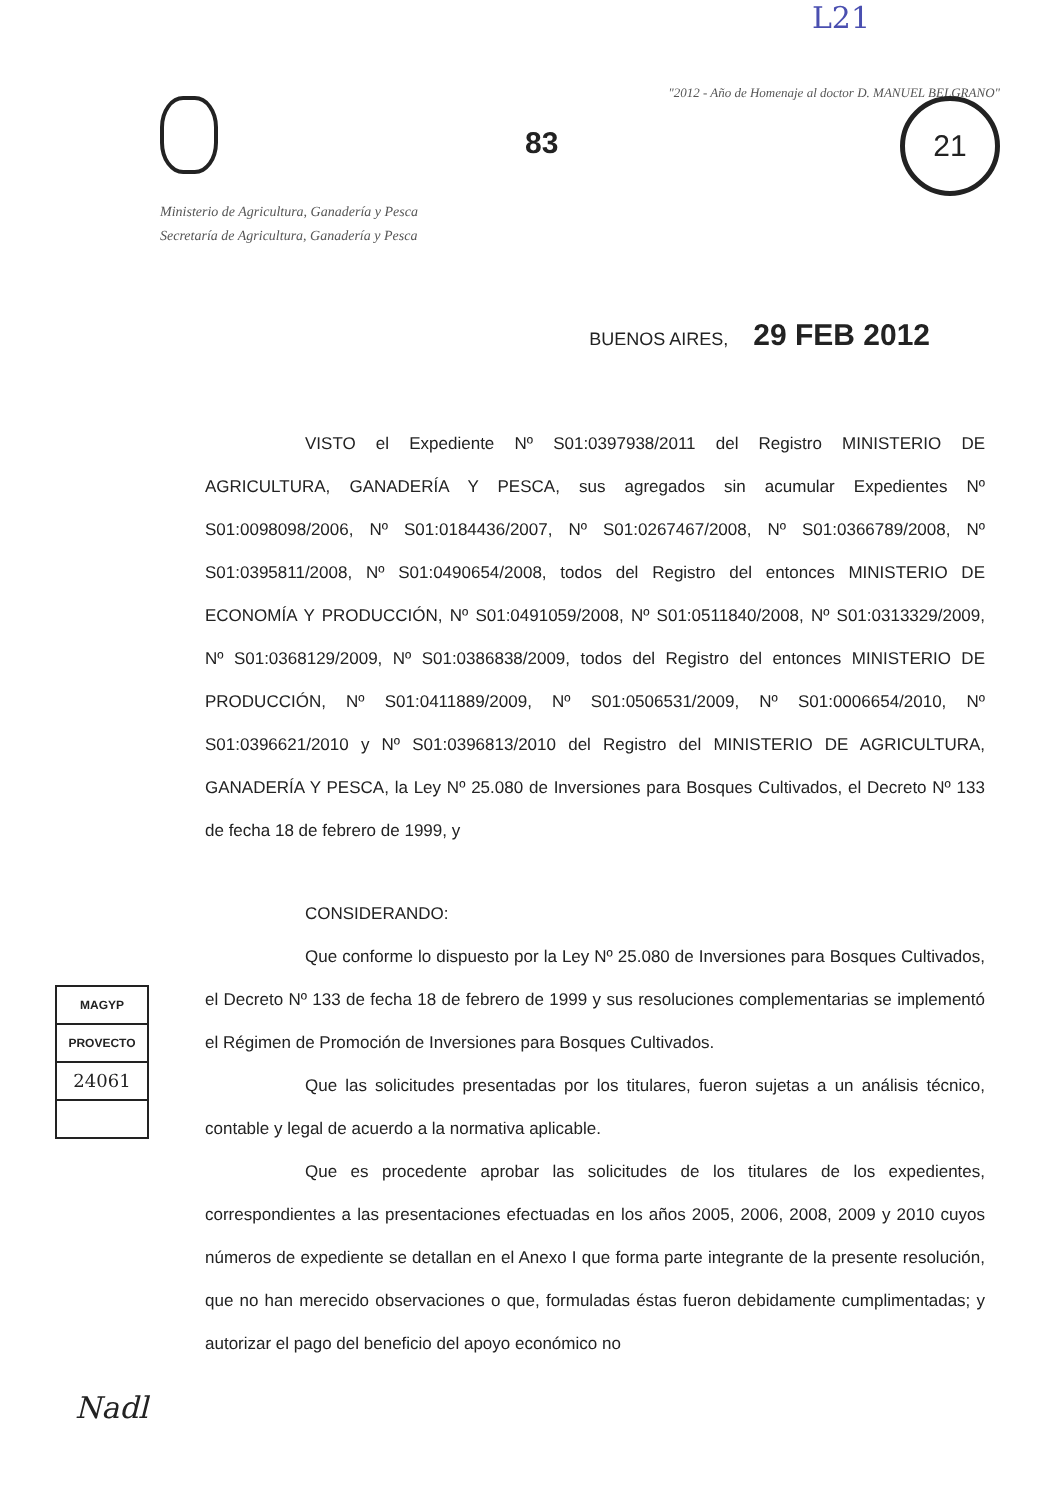L21
"2012 - Año de Homenaje al doctor D. MANUEL BELGRANO"
21
83
Ministerio de Agricultura, Ganadería y Pesca
Secretaría de Agricultura, Ganadería y Pesca
BUENOS AIRES, 29 FEB 2012
VISTO el Expediente Nº S01:0397938/2011 del Registro MINISTERIO DE AGRICULTURA, GANADERÍA Y PESCA, sus agregados sin acumular Expedientes Nº S01:0098098/2006, Nº S01:0184436/2007, Nº S01:0267467/2008, Nº S01:0366789/2008, Nº S01:0395811/2008, Nº S01:0490654/2008, todos del Registro del entonces MINISTERIO DE ECONOMÍA Y PRODUCCIÓN, Nº S01:0491059/2008, Nº S01:0511840/2008, Nº S01:0313329/2009, Nº S01:0368129/2009, Nº S01:0386838/2009, todos del Registro del entonces MINISTERIO DE PRODUCCIÓN, Nº S01:0411889/2009, Nº S01:0506531/2009, Nº S01:0006654/2010, Nº S01:0396621/2010 y Nº S01:0396813/2010 del Registro del MINISTERIO DE AGRICULTURA, GANADERÍA Y PESCA, la Ley Nº 25.080 de Inversiones para Bosques Cultivados, el Decreto Nº 133 de fecha 18 de febrero de 1999, y
CONSIDERANDO:
Que conforme lo dispuesto por la Ley Nº 25.080 de Inversiones para Bosques Cultivados, el Decreto Nº 133 de fecha 18 de febrero de 1999 y sus resoluciones complementarias se implementó el Régimen de Promoción de Inversiones para Bosques Cultivados.
Que las solicitudes presentadas por los titulares, fueron sujetas a un análisis técnico, contable y legal de acuerdo a la normativa aplicable.
Que es procedente aprobar las solicitudes de los titulares de los expedientes, correspondientes a las presentaciones efectuadas en los años 2005, 2006, 2008, 2009 y 2010 cuyos números de expediente se detallan en el Anexo I que forma parte integrante de la presente resolución, que no han merecido observaciones o que, formuladas éstas fueron debidamente cumplimentadas; y autorizar el pago del beneficio del apoyo económico no
MAGYP
PROVECTO
24061
Nadl